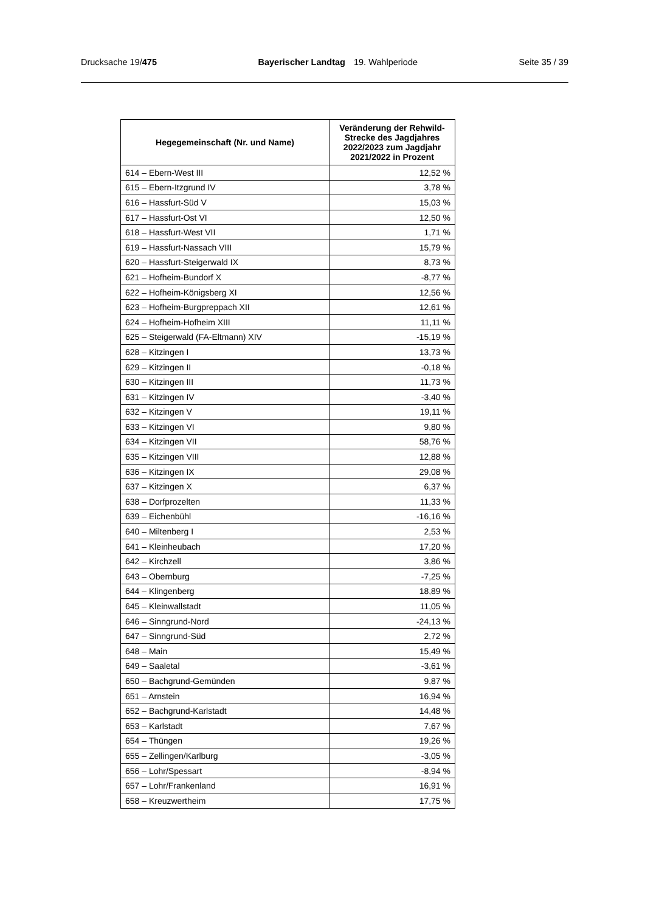Drucksache 19/475 Bayerischer Landtag 19. Wahlperiode Seite 35 / 39
| Hegegemeinschaft (Nr. und Name) | Veränderung der Rehwild- Strecke des Jagdjahres 2022/2023 zum Jagdjahr 2021/2022 in Prozent |
| --- | --- |
| 614 – Ebern-West III | 12,52 % |
| 615 – Ebern-Itzgrund IV | 3,78 % |
| 616 – Hassfurt-Süd V | 15,03 % |
| 617 – Hassfurt-Ost VI | 12,50 % |
| 618 – Hassfurt-West VII | 1,71 % |
| 619 – Hassfurt-Nassach VIII | 15,79 % |
| 620 – Hassfurt-Steigerwald IX | 8,73 % |
| 621 – Hofheim-Bundorf X | -8,77 % |
| 622 – Hofheim-Königsberg XI | 12,56 % |
| 623 – Hofheim-Burgpreppach XII | 12,61 % |
| 624 – Hofheim-Hofheim XIII | 11,11 % |
| 625 – Steigerwald (FA-Eltmann) XIV | -15,19 % |
| 628 – Kitzingen I | 13,73 % |
| 629 – Kitzingen II | -0,18 % |
| 630 – Kitzingen III | 11,73 % |
| 631 – Kitzingen IV | -3,40 % |
| 632 – Kitzingen V | 19,11 % |
| 633 – Kitzingen VI | 9,80 % |
| 634 – Kitzingen VII | 58,76 % |
| 635 – Kitzingen VIII | 12,88 % |
| 636 – Kitzingen IX | 29,08 % |
| 637 – Kitzingen X | 6,37 % |
| 638 – Dorfprozelten | 11,33 % |
| 639 – Eichenbühl | -16,16 % |
| 640 – Miltenberg I | 2,53 % |
| 641 – Kleinheubach | 17,20 % |
| 642 – Kirchzell | 3,86 % |
| 643 – Obernburg | -7,25 % |
| 644 – Klingenberg | 18,89 % |
| 645 – Kleinwallstadt | 11,05 % |
| 646 – Sinngrund-Nord | -24,13 % |
| 647 – Sinngrund-Süd | 2,72 % |
| 648 – Main | 15,49 % |
| 649 – Saaletal | -3,61 % |
| 650 – Bachgrund-Gemünden | 9,87 % |
| 651 – Arnstein | 16,94 % |
| 652 – Bachgrund-Karlstadt | 14,48 % |
| 653 – Karlstadt | 7,67 % |
| 654 – Thüngen | 19,26 % |
| 655 – Zellingen/Karlburg | -3,05 % |
| 656 – Lohr/Spessart | -8,94 % |
| 657 – Lohr/Frankenland | 16,91 % |
| 658 – Kreuzwertheim | 17,75 % |